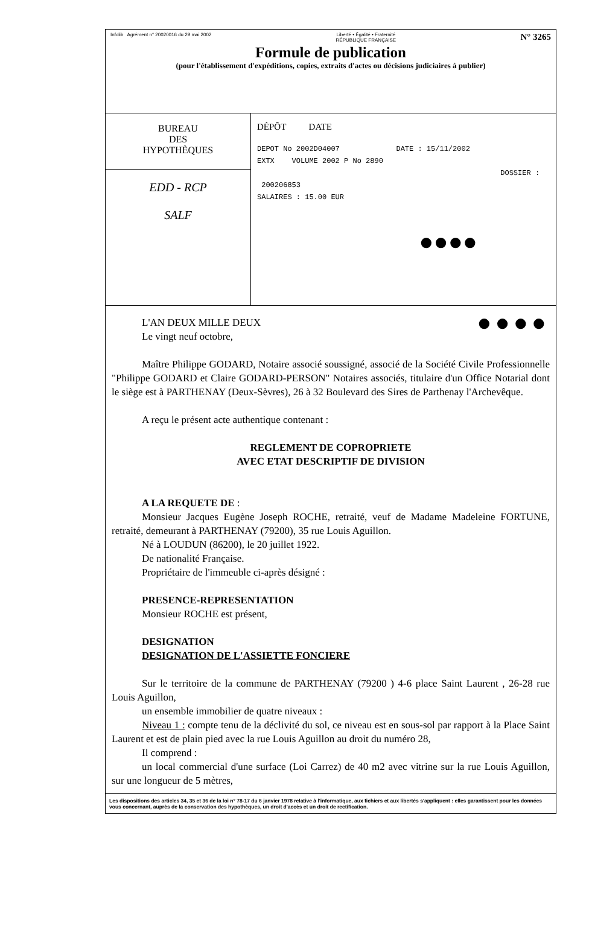Infolib Agrément n° 20020016 du 29 mai 2002 Liberté • Égalité • Fraternité
RÉPUBLIQUE FRANÇAISE N° 3265
Formule de publication
(pour l'établissement d'expéditions, copies, extraits d'actes ou décisions judiciaires à publier)
BUREAU
DES
HYPOTHÈQUES
EDD - RCP
SALF
DÉPÔT DATE
DEPOT No 2002D04007 DATE : 15/11/2002
EXTX VOLUME 2002 P No 2890
DOSSIER : 200206853
SALAIRES : 15.00 EUR
●●●●
●●●●
L'AN DEUX MILLE DEUX
Le vingt neuf octobre,
Maître Philippe GODARD, Notaire associé soussigné, associé de la Société Civile Professionnelle "Philippe GODARD et Claire GODARD-PERSON" Notaires associés, titulaire d'un Office Notarial dont le siège est à PARTHENAY (Deux-Sèvres), 26 à 32 Boulevard des Sires de Parthenay l'Archevêque.
A reçu le présent acte authentique contenant :
REGLEMENT DE COPROPRIETE
AVEC ETAT DESCRIPTIF DE DIVISION
A LA REQUETE DE :
Monsieur Jacques Eugène Joseph ROCHE, retraité, veuf de Madame Madeleine FORTUNE, retraité, demeurant à PARTHENAY (79200), 35 rue Louis Aguillon.
Né à LOUDUN (86200), le 20 juillet 1922.
De nationalité Française.
Propriétaire de l'immeuble ci-après désigné :
PRESENCE-REPRESENTATION
Monsieur ROCHE est présent,
DESIGNATION
DESIGNATION DE L'ASSIETTE FONCIERE
Sur le territoire de la commune de PARTHENAY (79200 ) 4-6 place Saint Laurent , 26-28 rue Louis Aguillon,
un ensemble immobilier de quatre niveaux :
Niveau 1 : compte tenu de la déclivité du sol, ce niveau est en sous-sol par rapport à la Place Saint Laurent et est de plain pied avec la rue Louis Aguillon au droit du numéro 28,
Il comprend :
un local commercial d'une surface (Loi Carrez) de 40 m2 avec vitrine sur la rue Louis Aguillon, sur une longueur de 5 mètres,
Les dispositions des articles 34, 35 et 36 de la loi n° 78-17 du 6 janvier 1978 relative à l'informatique, aux fichiers et aux libertés s'appliquent : elles garantissent pour les données vous concernant, auprès de la conservation des hypothèques, un droit d'accès et un droit de rectification.